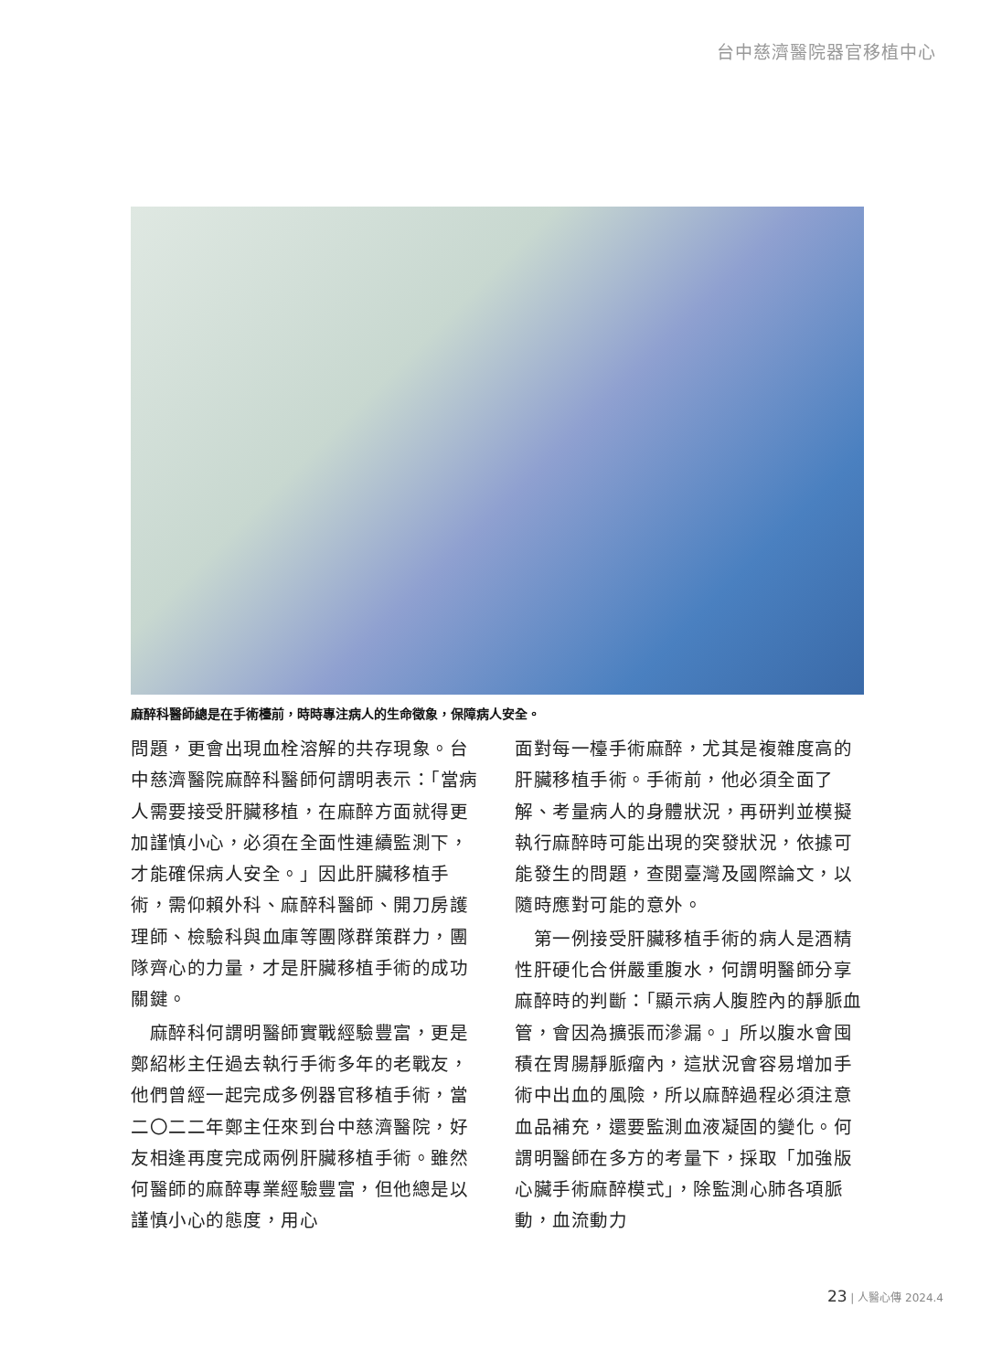台中慈濟醫院器官移植中心
麻醉科醫師總是在手術檯前，時時專注病人的生命徵象，保障病人安全。
問題，更會出現血栓溶解的共存現象。台中慈濟醫院麻醉科醫師何謂明表示：「當病人需要接受肝臟移植，在麻醉方面就得更加謹慎小心，必須在全面性連續監測下，才能確保病人安全。」因此肝臟移植手術，需仰賴外科、麻醉科醫師、開刀房護理師、檢驗科與血庫等團隊群策群力，團隊齊心的力量，才是肝臟移植手術的成功關鍵。
　麻醉科何謂明醫師實戰經驗豐富，更是鄭紹彬主任過去執行手術多年的老戰友，他們曾經一起完成多例器官移植手術，當二〇二二年鄭主任來到台中慈濟醫院，好友相逢再度完成兩例肝臟移植手術。雖然何醫師的麻醉專業經驗豐富，但他總是以謹慎小心的態度，用心
面對每一檯手術麻醉，尤其是複雜度高的肝臟移植手術。手術前，他必須全面了解、考量病人的身體狀況，再研判並模擬執行麻醉時可能出現的突發狀況，依據可能發生的問題，查閱臺灣及國際論文，以隨時應對可能的意外。
　第一例接受肝臟移植手術的病人是酒精性肝硬化合併嚴重腹水，何謂明醫師分享麻醉時的判斷：「顯示病人腹腔內的靜脈血管，會因為擴張而滲漏。」所以腹水會囤積在胃腸靜脈瘤內，這狀況會容易增加手術中出血的風險，所以麻醉過程必須注意血品補充，還要監測血液凝固的變化。何謂明醫師在多方的考量下，採取「加強版心臟手術麻醉模式」，除監測心肺各項脈動，血流動力
23 | 人醫心傳 2024.4